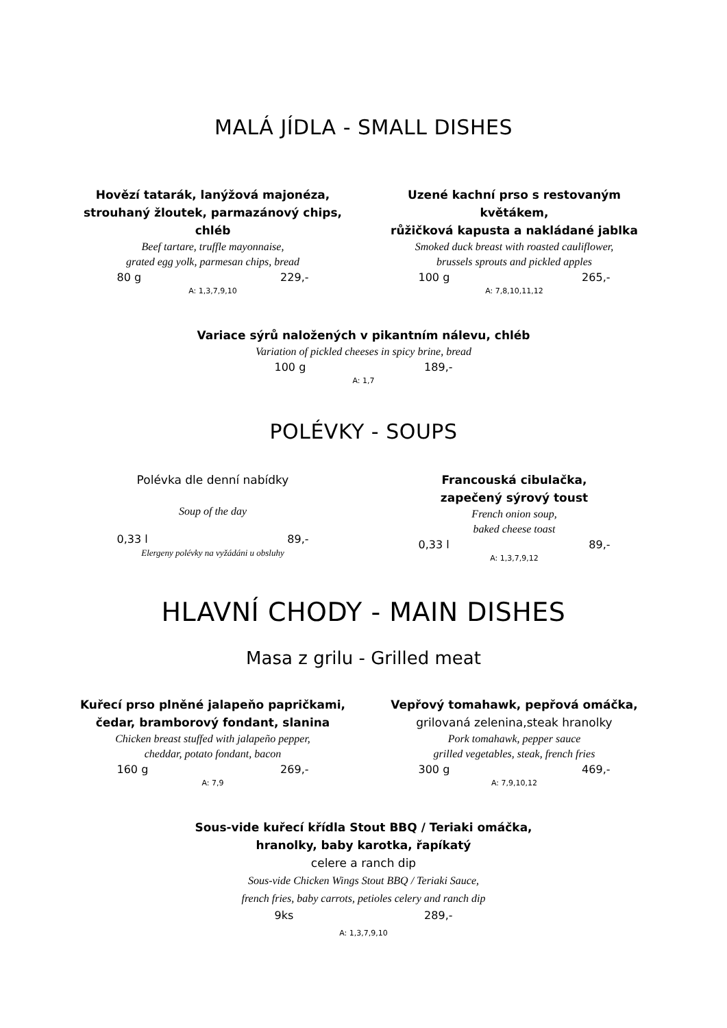MALÁ JÍDLA - SMALL DISHES
Hovězí tatarák, lanýžová majonéza,
strouhaný žloutek, parmazánový chips, chléb
Beef tartare, truffle mayonnaise,
grated egg yolk, parmesan chips, bread
80 g 229,-
A: 1,3,7,9,10
Uzené kachní prso s restovaným květákem,
růžičková kapusta a nakládané jablka
Smoked duck breast with roasted cauliflower,
brussels sprouts and pickled apples
100 g 265,-
A: 7,8,10,11,12
Variace sýrů naložených v pikantním nálevu, chléb
Variation of pickled cheeses in spicy brine, bread
100 g 189,-
A: 1,7
POLÉVKY - SOUPS
Polévka dle denní nabídky
Soup of the day
0,33 l 89,-
Elergeny polévky na vyžádáni u obsluhy
Francouská cibulačka,
zapečený sýrový toust
French onion soup,
baked cheese toast
0,33 l 89,-
A: 1,3,7,9,12
HLAVNÍ CHODY - MAIN DISHES
Masa z grilu - Grilled meat
Kuřecí prso plněné jalapeňo papričkami,
čedar, bramborový fondant, slanina
Chicken breast stuffed with jalapeño pepper,
cheddar, potato fondant, bacon
160 g 269,-
A: 7,9
Vepřový tomahawk, pepřová omáčka,
grilovaná zelenina,steak hranolky
Pork tomahawk, pepper sauce
grilled vegetables, steak, french fries
300 g 469,-
A: 7,9,10,12
Sous-vide kuřecí křídla Stout BBQ / Teriaki omáčka,
hranolky, baby karotka, řapíkatý
celere a ranch dip
Sous-vide Chicken Wings Stout BBQ / Teriaki Sauce,
french fries, baby carrots, petioles celery and ranch dip
9ks 289,-
A: 1,3,7,9,10